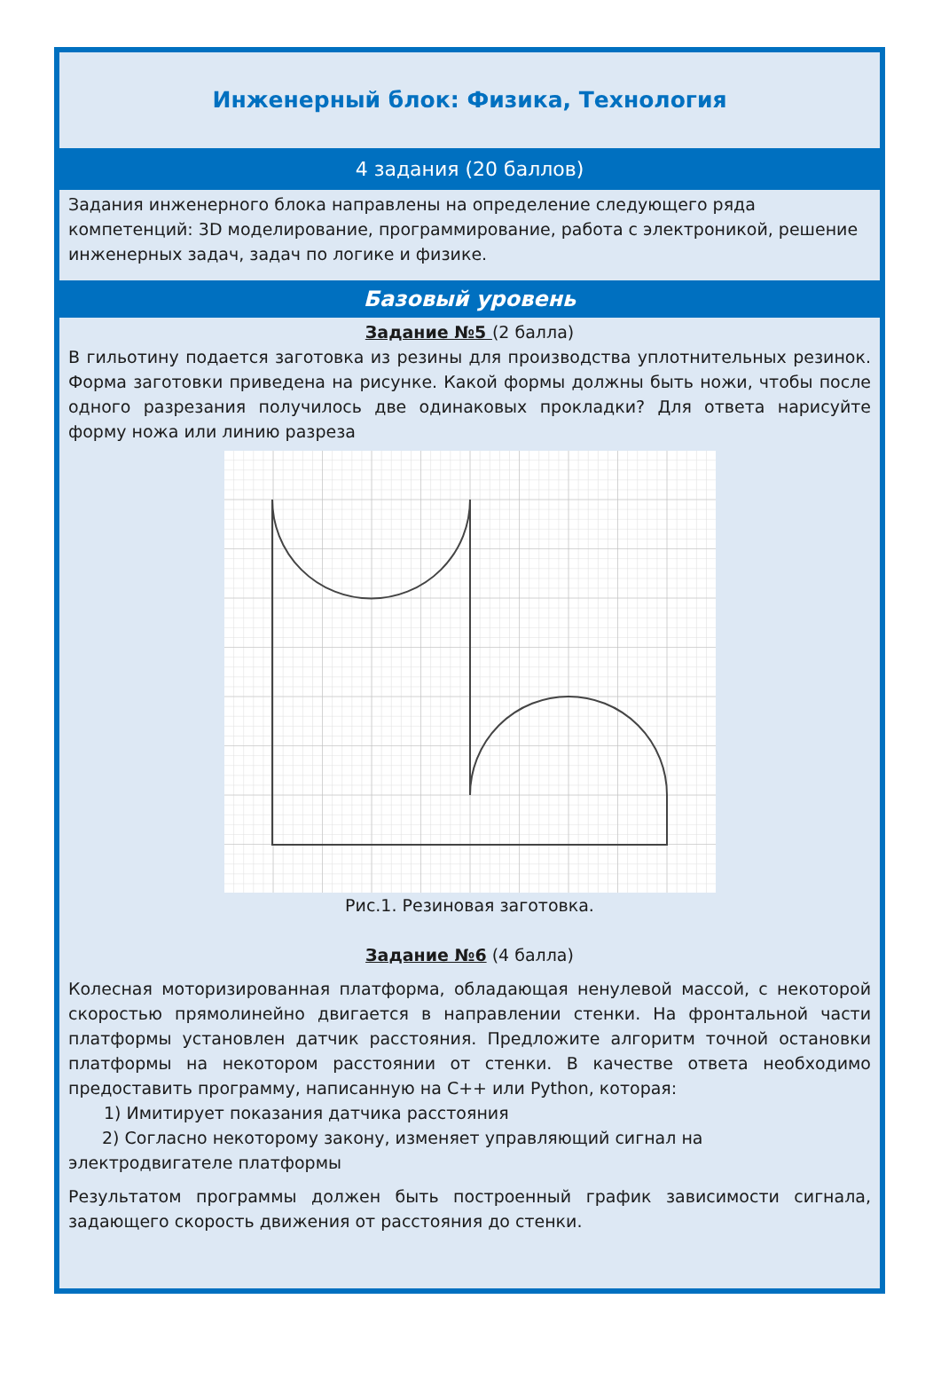Инженерный блок: Физика, Технология
4 задания (20 баллов)
Задания инженерного блока направлены на определение следующего ряда компетенций: 3D моделирование, программирование, работа с электроникой, решение инженерных задач, задач по логике и физике.
Базовый уровень
Задание №5 (2 балла)
В гильотину подается заготовка из резины для производства уплотнительных резинок. Форма заготовки приведена на рисунке. Какой формы должны быть ножи, чтобы после одного разрезания получилось две одинаковых прокладки? Для ответа нарисуйте форму ножа или линию разреза
Рис.1. Резиновая заготовка.
Задание №6 (4 балла)
Колесная моторизированная платформа, обладающая ненулевой массой, с некоторой скоростью прямолинейно двигается в направлении стенки. На фронтальной части платформы установлен датчик расстояния. Предложите алгоритм точной остановки платформы на некотором расстоянии от стенки. В качестве ответа необходимо предоставить программу, написанную на С++ или Python, которая:
1) Имитирует показания датчика расстояния
2) Согласно некоторому закону, изменяет управляющий сигнал на
электродвигателе платформы
Результатом программы должен быть построенный график зависимости сигнала, задающего скорость движения от расстояния до стенки.